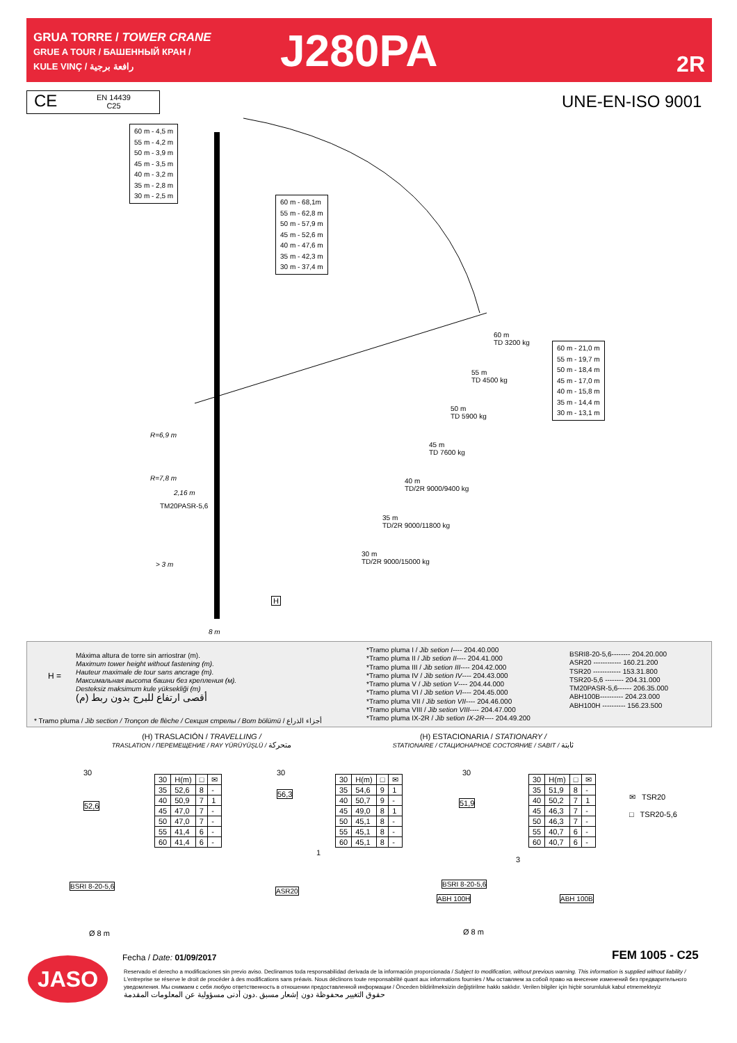GRUA TORRE / TOWER CRANE
GRUE A TOUR / БАШЕННЫЙ КРАН /
KULE VINÇ / رافعة برجية
J280PA 2R
CE EN 14439
C25
UNE-EN-ISO 9001
60 m - 4,5 m
55 m - 4,2 m
50 m - 3,9 m
45 m - 3,5 m
40 m - 3,2 m
35 m - 2,8 m
30 m - 2,5 m
60 m - 68,1m
55 m - 62,8 m
50 m - 57,9 m
45 m - 52,6 m
40 m - 47,6 m
35 m - 42,3 m
30 m - 37,4 m
60 m - 21,0 m
55 m - 19,7 m
50 m - 18,4 m
45 m - 17,0 m
40 m - 15,8 m
35 m - 14,4 m
30 m - 13,1 m
60 m
TD 3200 kg
55 m
TD 4500 kg
50 m
TD 5900 kg
45 m
TD 7600 kg
40 m
TD/2R 9000/9400 kg
35 m
TD/2R 9000/11800 kg
30 m
TD/2R 9000/15000 kg
R=6,9 m
R=7,8 m
2,16 m
TM20PASR-5,6
> 3 m
8 m
H
H =
Máxima altura de torre sin arriostrar (m).
Maximum tower height without fastening (m).
Hauteur maximale de tour sans ancrage (m).
Максимальная высота башни без крепления (м).
Desteksiz maksimum kule yüksekliği (m)
أقصى ارتفاع للبرج بدون ربط (م)
*Tramo pluma I / Jib setion I---- 204.40.000
*Tramo pluma II / Jib setion II---- 204.41.000
*Tramo pluma III / Jib setion III---- 204.42.000
*Tramo pluma IV / Jib setion IV---- 204.43.000
*Tramo pluma V / Jib setion V---- 204.44.000
*Tramo pluma VI / Jib setion VI---- 204.45.000
*Tramo pluma VII / Jib setion VII---- 204.46.000
*Tramo pluma VIII / Jib setion VIII---- 204.47.000
*Tramo pluma IX-2R / Jib setion IX-2R---- 204.49.200
BSRI8-20-5,6-------- 204.20.000
ASR20 ------------ 160.21.200
TSR20 ------------ 153.31.800
TSR20-5,6 -------- 204.31.000
TM20PASR-5,6------ 206.35.000
ABH100B---------- 204.23.000
ABH100H ---------- 156.23.500
* Tramo pluma / Jib section / Tronçon de flèche / Секция стрелы / Bom bölümü / أجزاء الذراع
(H) TRASLACIÓN / TRAVELLING /
TRASLATION / ПЕРЕМЕЩЕНИЕ / RAY YÜRÜYÜŞLÜ / متحركة
(H) ESTACIONARIA / STATIONARY /
STATIONAIRE / СТАЦИОНАРНОЕ СОСТОЯНИЕ / SABIT / ثابتة
30
52,6
BSRI 8-20-5,6
Ø 8 m
| 30 | H(m) | □ | ✉ |
| --- | --- | --- | --- |
| 35 | 52,6 | 8 | - |
| 40 | 50,9 | 7 | 1 |
| 45 | 47,0 | 7 | - |
| 50 | 47,0 | 7 | - |
| 55 | 41,4 | 6 | - |
| 60 | 41,4 | 6 | - |
30
56,3
1
ASR20
| 30 | H(m) | □ | ✉ |
| --- | --- | --- | --- |
| 35 | 54,6 | 9 | 1 |
| 40 | 50,7 | 9 | - |
| 45 | 49,0 | 8 | 1 |
| 50 | 45,1 | 8 | - |
| 55 | 45,1 | 8 | - |
| 60 | 45,1 | 8 | - |
30
51,9
3
BSRI 8-20-5,6
ABH 100H ABH 100B
Ø 8 m
| 30 | H(m) | □ | ✉ |
| --- | --- | --- | --- |
| 35 | 51,9 | 8 | - |
| 40 | 50,2 | 7 | 1 |
| 45 | 46,3 | 7 | - |
| 50 | 46,3 | 7 | - |
| 55 | 40,7 | 6 | - |
| 60 | 40,7 | 6 | - |
✉ TSR20
□ TSR20-5,6
Fecha / Date: 01/09/2017 FEM 1005 - C25
JASO
Reservado el derecho a modificaciones sin previo aviso. Declinamos toda responsabilidad derivada de la información proporcionada / Subject to modification, without previous warning. This information is supplied without liability / L'entreprise se réserve le droit de procéder à des modifications sans préavis. Nous déclinons toute responsabilité quant aux informations fournies / Мы оставляем за собой право на внесение изменений без предварительного уведомления. Мы снимаем с себя любую ответственность в отношении предоставленной информации / Önceden bildirilmeksizin değiştirilme hakkı saklıdır. Verilen bilgiler için hiçbir sorumluluk kabul etmemekteyiz
حقوق التغيير محفوظة دون إشعار مسبق .دون أدنى مسؤولية عن المعلومات المقدمة